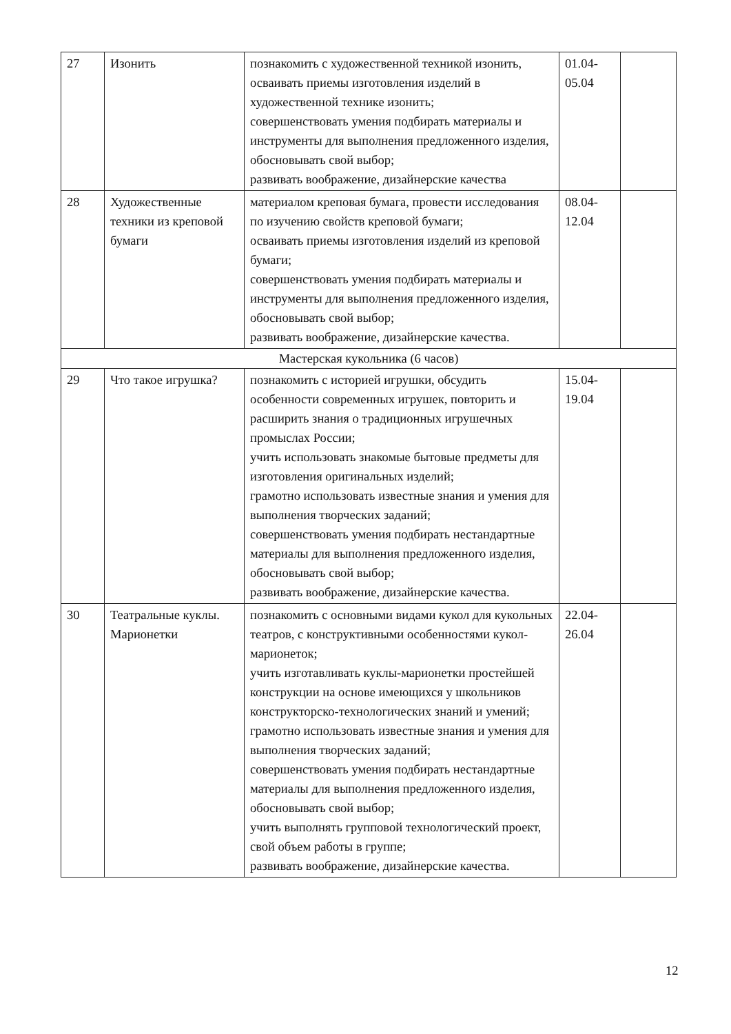| 27 | Изонить | познакомить с художественной техникой изонить, осваивать приемы изготовления изделий в художественной технике изонить; совершенствовать умения подбирать материалы и инструменты для выполнения предложенного изделия, обосновывать свой выбор; развивать воображение, дизайнерские качества | 01.04- 05.04 | |
| 28 | Художественные техники из креповой бумаги | материалом креповая бумага, провести исследования по изучению свойств креповой бумаги; осваивать приемы изготовления изделий из креповой бумаги; совершенствовать умения подбирать материалы и инструменты для выполнения предложенного изделия, обосновывать свой выбор; развивать воображение, дизайнерские качества. | 08.04- 12.04 | |
| Мастерская кукольника (6 часов) | | | | |
| 29 | Что такое игрушка? | познакомить с историей игрушки, обсудить особенности современных игрушек, повторить и расширить знания о традиционных игрушечных промыслах России; учить использовать знакомые бытовые предметы для изготовления оригинальных изделий; грамотно использовать известные знания и умения для выполнения творческих заданий; совершенствовать умения подбирать нестандартные материалы для выполнения предложенного изделия, обосновывать свой выбор; развивать воображение, дизайнерские качества. | 15.04- 19.04 | |
| 30 | Театральные куклы. Марионетки | познакомить с основными видами кукол для кукольных театров, с конструктивными особенностями кукол-марионеток; учить изготавливать куклы-марионетки простейшей конструкции на основе имеющихся у школьников конструкторско-технологических знаний и умений; грамотно использовать известные знания и умения для выполнения творческих заданий; совершенствовать умения подбирать нестандартные материалы для выполнения предложенного изделия, обосновывать свой выбор; учить выполнять групповой технологический проект, свой объем работы в группе; развивать воображение, дизайнерские качества. | 22.04- 26.04 | |
12